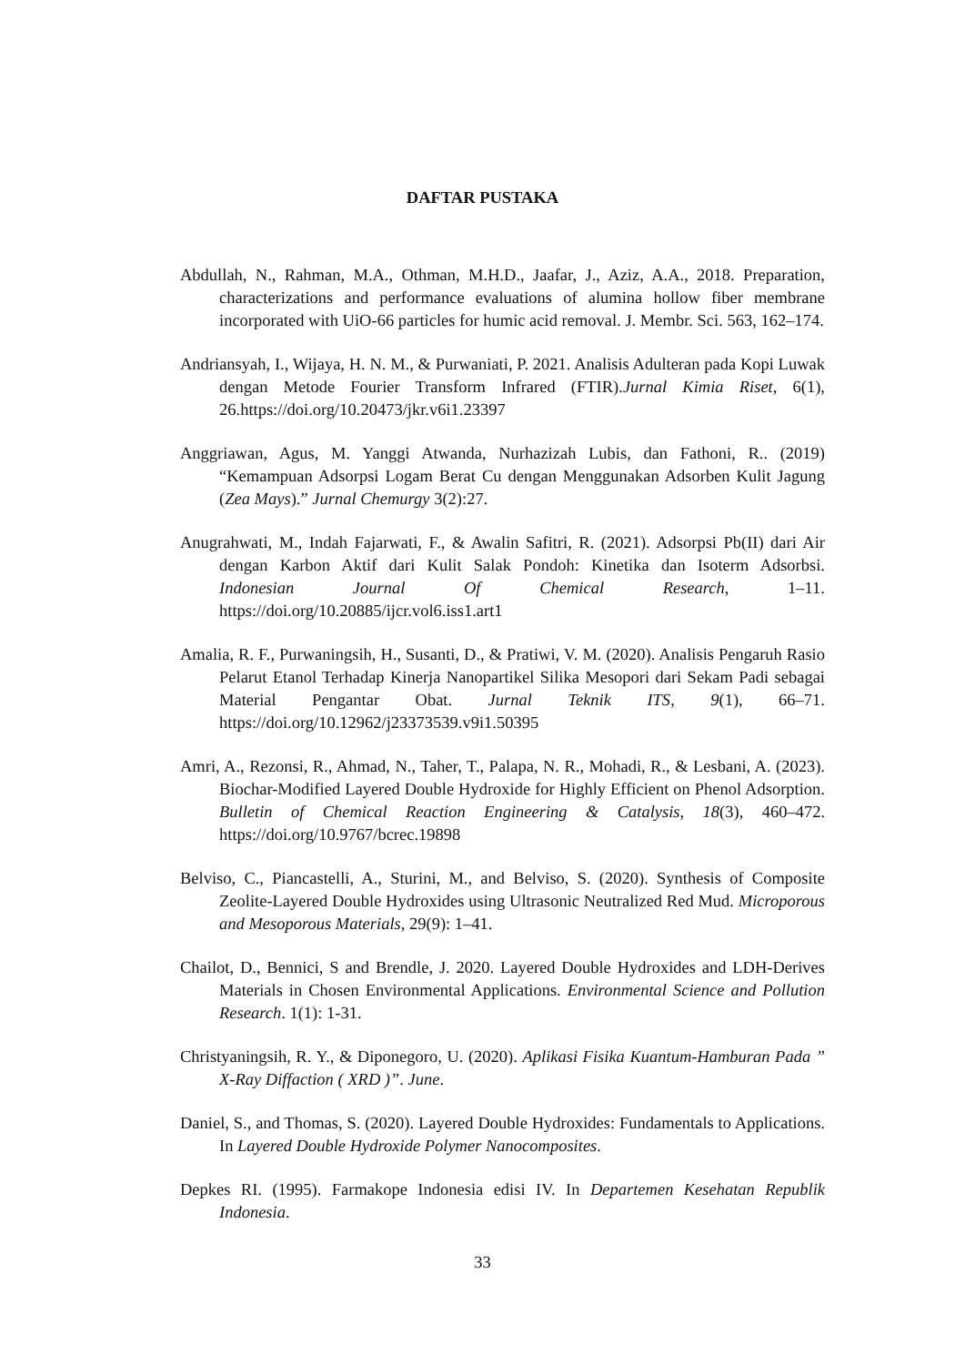DAFTAR PUSTAKA
Abdullah, N., Rahman, M.A., Othman, M.H.D., Jaafar, J., Aziz, A.A., 2018. Preparation, characterizations and performance evaluations of alumina hollow fiber membrane incorporated with UiO-66 particles for humic acid removal. J. Membr. Sci. 563, 162–174.
Andriansyah, I., Wijaya, H. N. M., & Purwaniati, P. 2021. Analisis Adulteran pada Kopi Luwak dengan Metode Fourier Transform Infrared (FTIR).Jurnal Kimia Riset, 6(1), 26.https://doi.org/10.20473/jkr.v6i1.23397
Anggriawan, Agus, M. Yanggi Atwanda, Nurhazizah Lubis, dan Fathoni, R.. (2019) “Kemampuan Adsorpsi Logam Berat Cu dengan Menggunakan Adsorben Kulit Jagung (Zea Mays).” Jurnal Chemurgy 3(2):27.
Anugrahwati, M., Indah Fajarwati, F., & Awalin Safitri, R. (2021). Adsorpsi Pb(II) dari Air dengan Karbon Aktif dari Kulit Salak Pondoh: Kinetika dan Isoterm Adsorbsi. Indonesian Journal Of Chemical Research, 1–11. https://doi.org/10.20885/ijcr.vol6.iss1.art1
Amalia, R. F., Purwaningsih, H., Susanti, D., & Pratiwi, V. M. (2020). Analisis Pengaruh Rasio Pelarut Etanol Terhadap Kinerja Nanopartikel Silika Mesopori dari Sekam Padi sebagai Material Pengantar Obat. Jurnal Teknik ITS, 9(1), 66–71. https://doi.org/10.12962/j23373539.v9i1.50395
Amri, A., Rezonsi, R., Ahmad, N., Taher, T., Palapa, N. R., Mohadi, R., & Lesbani, A. (2023). Biochar-Modified Layered Double Hydroxide for Highly Efficient on Phenol Adsorption. Bulletin of Chemical Reaction Engineering & Catalysis, 18(3), 460–472. https://doi.org/10.9767/bcrec.19898
Belviso, C., Piancastelli, A., Sturini, M., and Belviso, S. (2020). Synthesis of Composite Zeolite-Layered Double Hydroxides using Ultrasonic Neutralized Red Mud. Microporous and Mesoporous Materials, 29(9): 1–41.
Chailot, D., Bennici, S and Brendle, J. 2020. Layered Double Hydroxides and LDH-Derives Materials in Chosen Environmental Applications. Environmental Science and Pollution Research. 1(1): 1-31.
Christyaningsih, R. Y., & Diponegoro, U. (2020). Aplikasi Fisika Kuantum-Hamburan Pada ” X-Ray Diffaction ( XRD )”. June.
Daniel, S., and Thomas, S. (2020). Layered Double Hydroxides: Fundamentals to Applications. In Layered Double Hydroxide Polymer Nanocomposites.
Depkes RI. (1995). Farmakope Indonesia edisi IV. In Departemen Kesehatan Republik Indonesia.
33